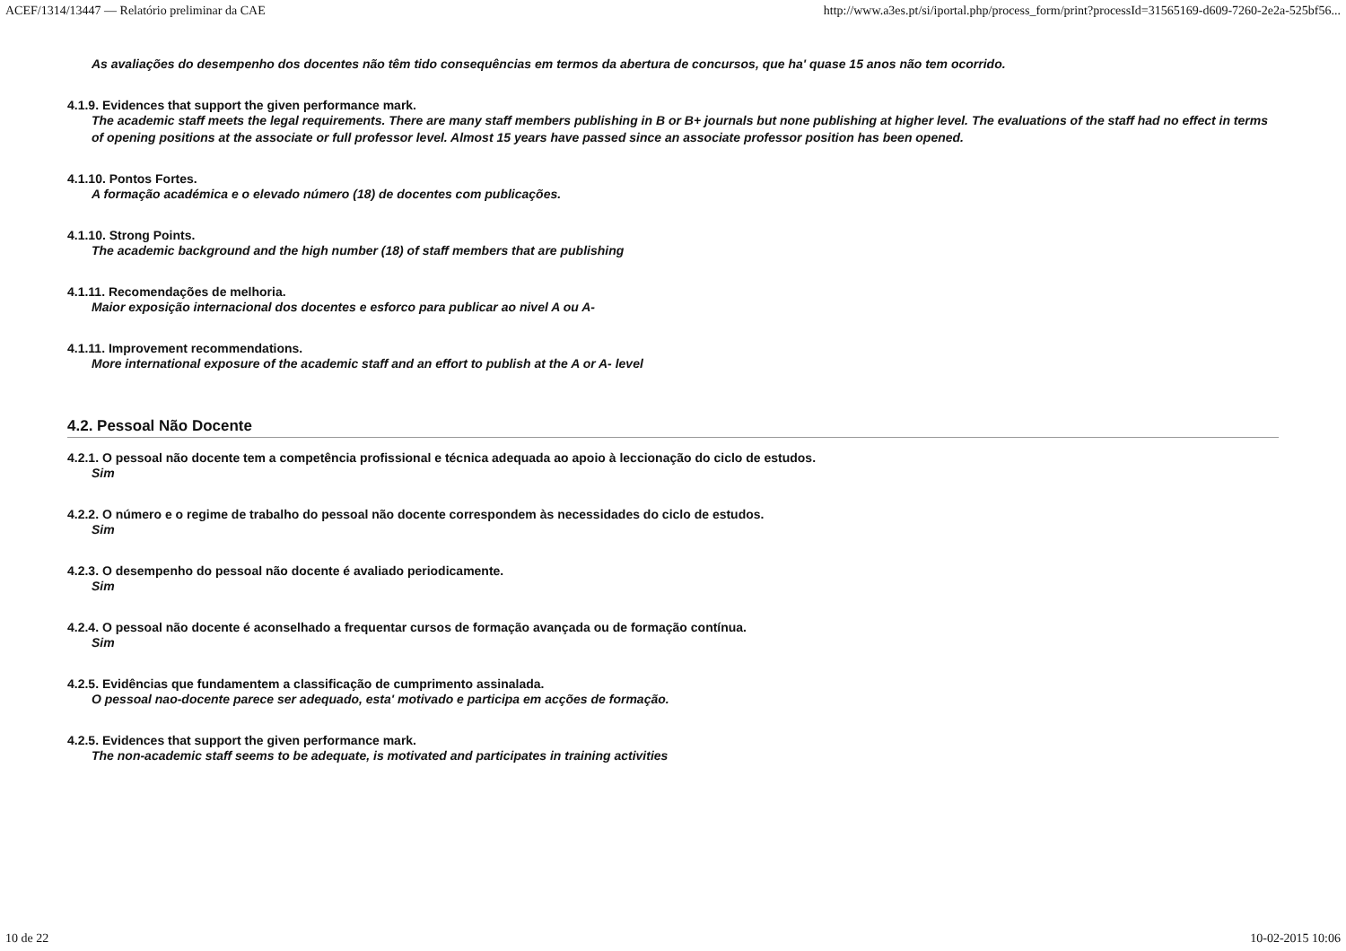ACEF/1314/13447 — Relatório preliminar da CAE http://www.a3es.pt/si/iportal.php/process_form/print?processId=31565169-d609-7260-2e2a-525bf56...
As avaliações do desempenho dos docentes não têm tido consequências em termos da abertura de concursos, que ha' quase 15 anos não tem ocorrido.
4.1.9. Evidences that support the given performance mark.
The academic staff meets the legal requirements. There are many staff members publishing in B or B+ journals but none publishing at higher level. The evaluations of the staff had no effect in terms of opening positions at the associate or full professor level. Almost 15 years have passed since an associate professor position has been opened.
4.1.10. Pontos Fortes.
A formação académica e o elevado número (18) de docentes com publicações.
4.1.10. Strong Points.
The academic background and the high number (18) of staff members that are publishing
4.1.11. Recomendações de melhoria.
Maior exposição internacional dos docentes e esforco para publicar ao nivel A ou A-
4.1.11. Improvement recommendations.
More international exposure of the academic staff and an effort to publish at the A or A- level
4.2. Pessoal Não Docente
4.2.1. O pessoal não docente tem a competência profissional e técnica adequada ao apoio à leccionação do ciclo de estudos.
Sim
4.2.2. O número e o regime de trabalho do pessoal não docente correspondem às necessidades do ciclo de estudos.
Sim
4.2.3. O desempenho do pessoal não docente é avaliado periodicamente.
Sim
4.2.4. O pessoal não docente é aconselhado a frequentar cursos de formação avançada ou de formação contínua.
Sim
4.2.5. Evidências que fundamentem a classificação de cumprimento assinalada.
O pessoal nao-docente parece ser adequado, esta' motivado e participa em acções de formação.
4.2.5. Evidences that support the given performance mark.
The non-academic staff seems to be adequate, is motivated and participates in training activities
10 de 22 10-02-2015 10:06